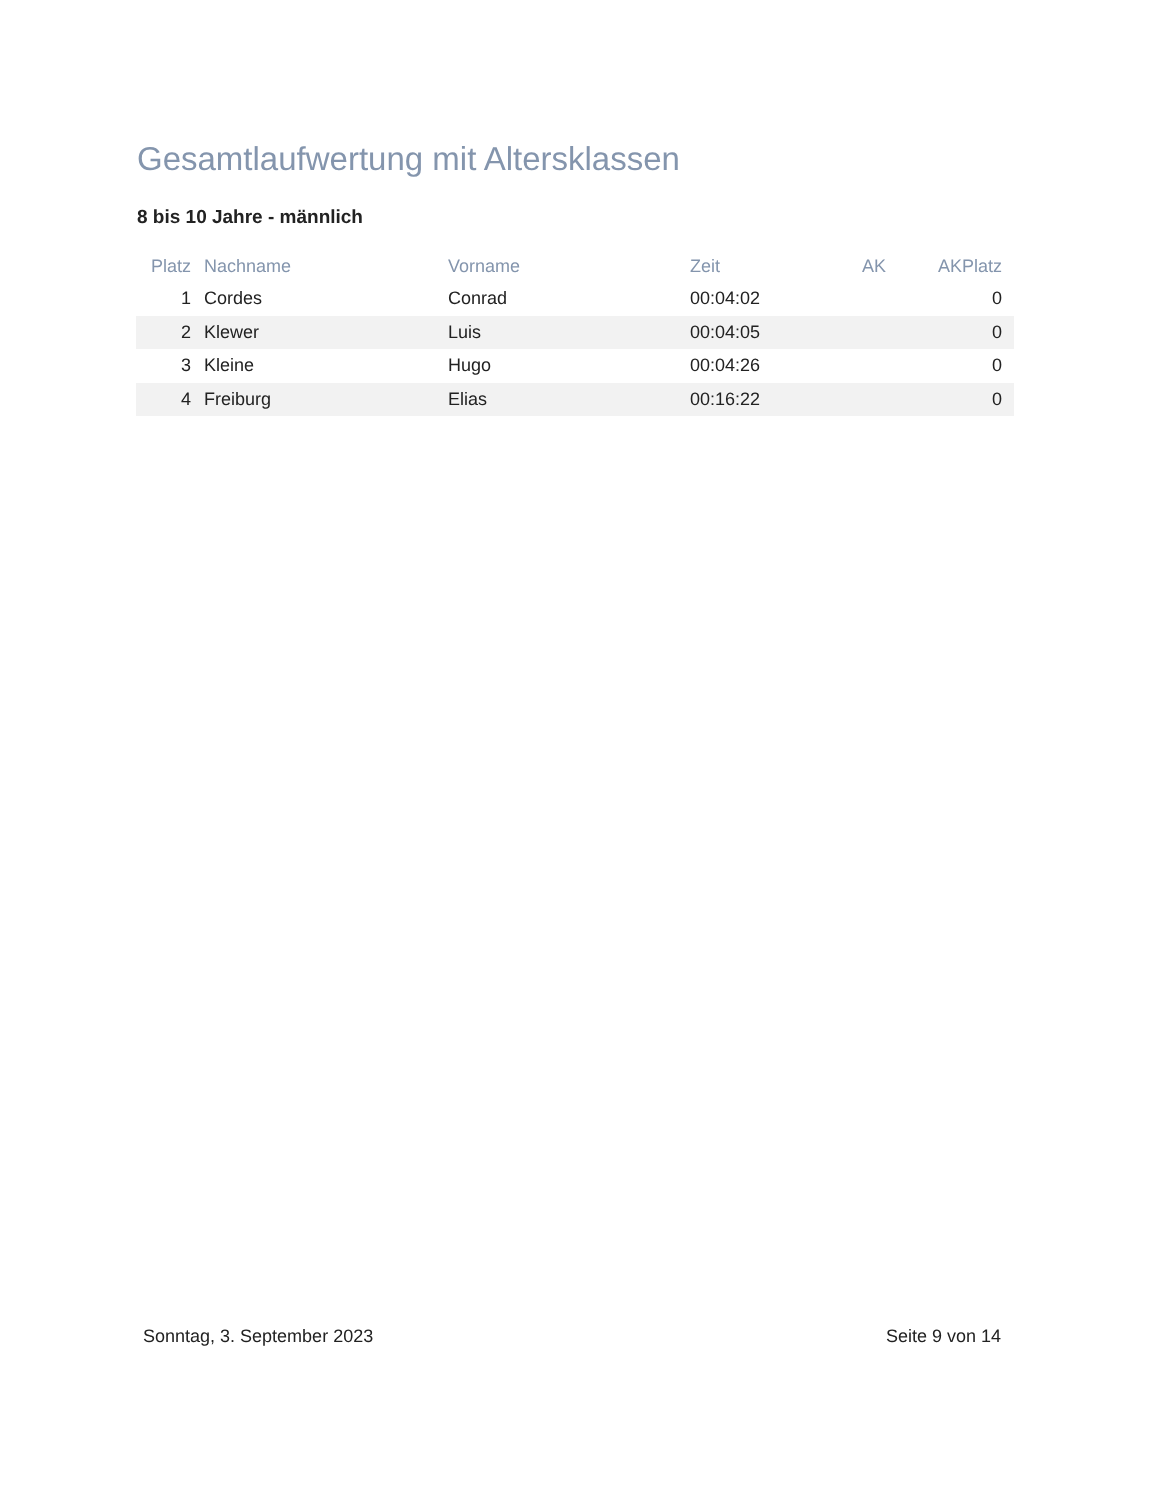Gesamtlaufwertung mit Altersklassen
8 bis 10 Jahre - männlich
| Platz | Nachname | Vorname | Zeit | AK | AKPlatz |
| --- | --- | --- | --- | --- | --- |
| 1 | Cordes | Conrad | 00:04:02 | | 0 |
| 2 | Klewer | Luis | 00:04:05 | | 0 |
| 3 | Kleine | Hugo | 00:04:26 | | 0 |
| 4 | Freiburg | Elias | 00:16:22 | | 0 |
Sonntag, 3. September 2023 Seite 9 von 14